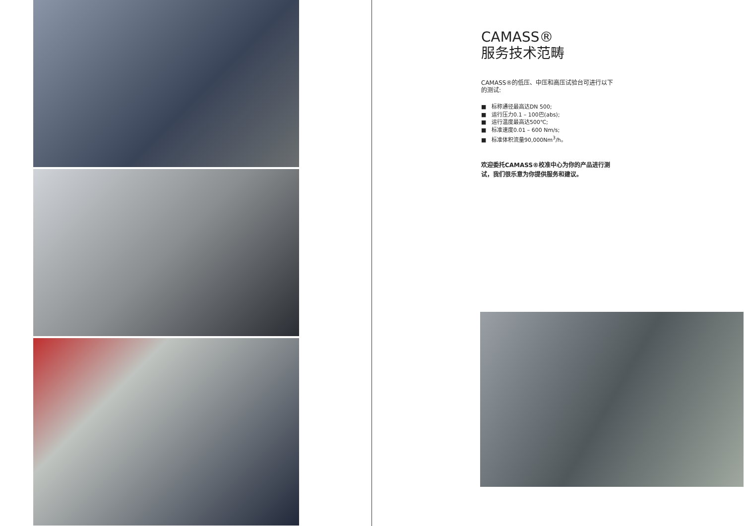CAMASS®
服务技术范畴
CAMASS®的低压、中压和高压试验台可进行以下的测试:
■ 标称通径最高达DN 500;
■ 运行压力0.1 – 100巴(abs);
■ 运行温度最高达500℃;
■ 标准速度0.01 – 600 Nm/s;
■ 标准体积流量90,000Nm<sup>3</sup>/h。
欢迎委托CAMASS®校准中心为你的产品进行测试，我们很乐意为你提供服务和建议。